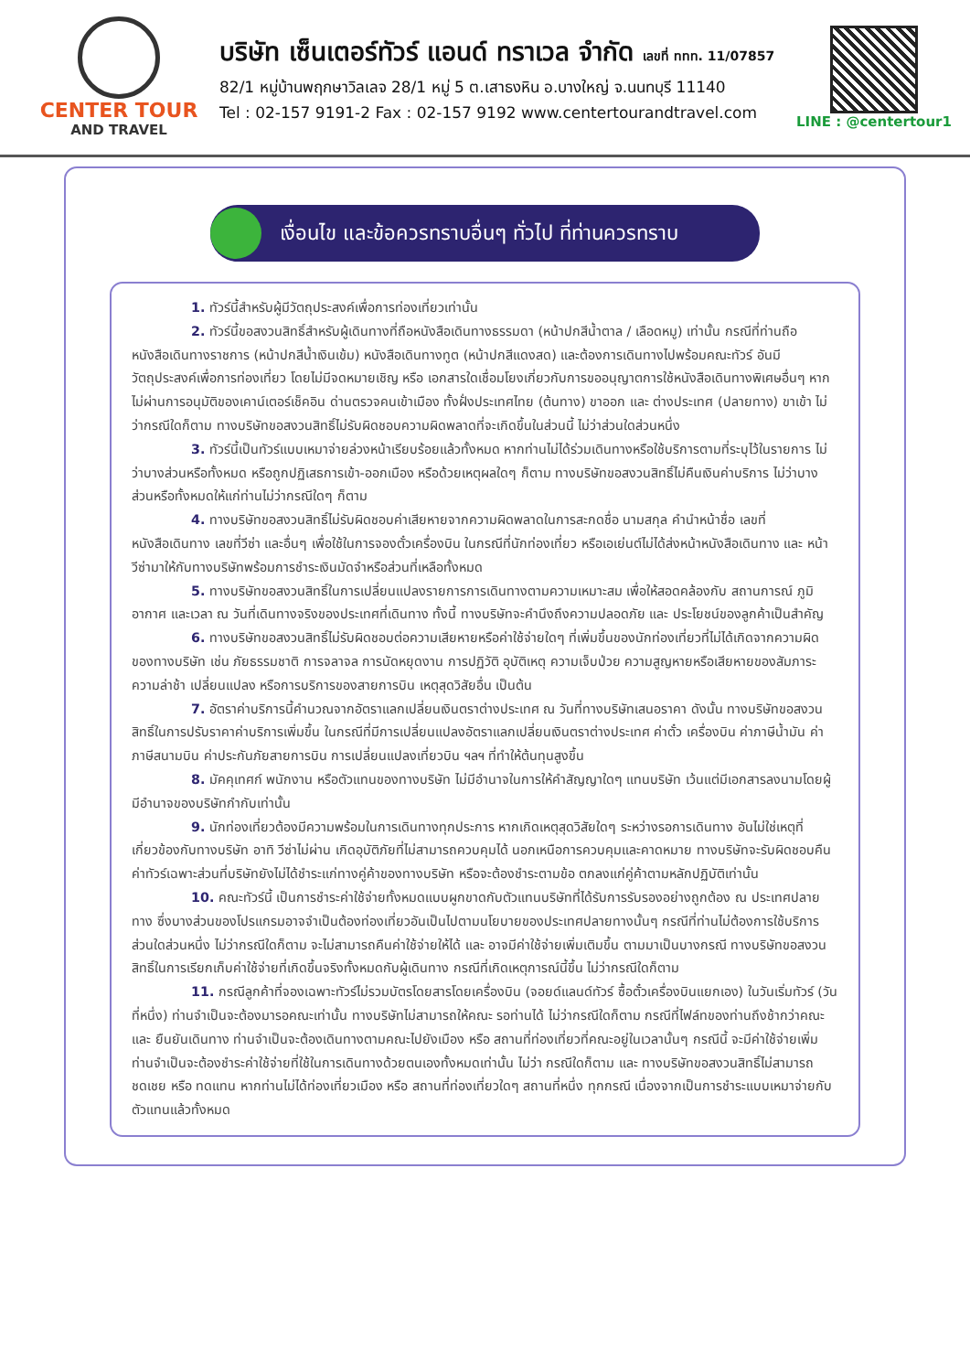CENTER TOUR
AND TRAVEL
บริษัท เซ็นเตอร์ทัวร์ แอนด์ ทราเวล จำกัด เลขที่ ททท. 11/07857
82/1 หมู่บ้านพฤกษาวิลเลจ 28/1 หมู่ 5 ต.เสาธงหิน อ.บางใหญ่ จ.นนทบุรี 11140
Tel : 02-157 9191-2 Fax : 02-157 9192 www.centertourandtravel.com
LINE : @centertour1
เงื่อนไข และข้อควรทราบอื่นๆ ทั่วไป ที่ท่านควรทราบ
1. ทัวร์นี้สำหรับผู้มีวัตถุประสงค์เพื่อการท่องเที่ยวเท่านั้น
2. ทัวร์นี้ขอสงวนสิทธิ์สำหรับผู้เดินทางที่ถือหนังสือเดินทางธรรมดา (หน้าปกสีน้ำตาล / เลือดหมู) เท่านั้น กรณีที่ท่านถือหนังสือเดินทางราชการ (หน้าปกสีน้ำเงินเข้ม) หนังสือเดินทางทูต (หน้าปกสีแดงสด) และต้องการเดินทางไปพร้อมคณะทัวร์ อันมีวัตถุประสงค์เพื่อการท่องเที่ยว โดยไม่มีจดหมายเชิญ หรือ เอกสารใดเชื่อมโยงเกี่ยวกับการขออนุญาตการใช้หนังสือเดินทางพิเศษอื่นๆ หากไม่ผ่านการอนุมัติของเคาน์เตอร์เช็คอิน ด่านตรวจคนเข้าเมือง ทั้งฝั่งประเทศไทย (ต้นทาง) ขาออก และ ต่างประเทศ (ปลายทาง) ขาเข้า ไม่ว่ากรณีใดก็ตาม ทางบริษัทขอสงวนสิทธิ์ไม่รับผิดชอบความผิดพลาดที่จะเกิดขึ้นในส่วนนี้ ไม่ว่าส่วนใดส่วนหนึ่ง
3. ทัวร์นี้เป็นทัวร์แบบเหมาจ่ายล่วงหน้าเรียบร้อยแล้วทั้งหมด หากท่านไม่ได้ร่วมเดินทางหรือใช้บริการตามที่ระบุไว้ในรายการ ไม่ว่าบางส่วนหรือทั้งหมด หรือถูกปฏิเสธการเข้า-ออกเมือง หรือด้วยเหตุผลใดๆ ก็ตาม ทางบริษัทขอสงวนสิทธิ์ไม่คืนเงินค่าบริการ ไม่ว่าบางส่วนหรือทั้งหมดให้แก่ท่านไม่ว่ากรณีใดๆ ก็ตาม
4. ทางบริษัทขอสงวนสิทธิ์ไม่รับผิดชอบค่าเสียหายจากความผิดพลาดในการสะกดชื่อ นามสกุล คำนำหน้าชื่อ เลขที่หนังสือเดินทาง เลขที่วีซ่า และอื่นๆ เพื่อใช้ในการจองตั๋วเครื่องบิน ในกรณีที่นักท่องเที่ยว หรือเอเย่นต์ไม่ได้ส่งหน้าหนังสือเดินทาง และ หน้าวีซ่ามาให้กับทางบริษัทพร้อมการชำระเงินมัดจำหรือส่วนที่เหลือทั้งหมด
5. ทางบริษัทขอสงวนสิทธิ์ในการเปลี่ยนแปลงรายการการเดินทางตามความเหมาะสม เพื่อให้สอดคล้องกับ สถานการณ์ ภูมิอากาศ และเวลา ณ วันที่เดินทางจริงของประเทศที่เดินทาง ทั้งนี้ ทางบริษัทจะคำนึงถึงความปลอดภัย และ ประโยชน์ของลูกค้าเป็นสำคัญ
6. ทางบริษัทขอสงวนสิทธิ์ไม่รับผิดชอบต่อความเสียหายหรือค่าใช้จ่ายใดๆ ที่เพิ่มขึ้นของนักท่องเที่ยวที่ไม่ได้เกิดจากความผิดของทางบริษัท เช่น ภัยธรรมชาติ การจลาจล การนัดหยุดงาน การปฏิวัติ อุบัติเหตุ ความเจ็บป่วย ความสูญหายหรือเสียหายของสัมภาระ ความล่าช้า เปลี่ยนแปลง หรือการบริการของสายการบิน เหตุสุดวิสัยอื่น เป็นต้น
7. อัตราค่าบริการนี้คำนวณจากอัตราแลกเปลี่ยนเงินตราต่างประเทศ ณ วันที่ทางบริษัทเสนอราคา ดังนั้น ทางบริษัทขอสงวนสิทธิ์ในการปรับราคาค่าบริการเพิ่มขึ้น ในกรณีที่มีการเปลี่ยนแปลงอัตราแลกเปลี่ยนเงินตราต่างประเทศ ค่าตั๋ว เครื่องบิน ค่าภาษีน้ำมัน ค่าภาษีสนามบิน ค่าประกันภัยสายการบิน การเปลี่ยนแปลงเที่ยวบิน ฯลฯ ที่ทำให้ต้นทุนสูงขึ้น
8. มัคคุเทศก์ พนักงาน หรือตัวแทนของทางบริษัท ไม่มีอำนาจในการให้คำสัญญาใดๆ แทนบริษัท เว้นแต่มีเอกสารลงนามโดยผู้มีอำนาจของบริษัทกำกับเท่านั้น
9. นักท่องเที่ยวต้องมีความพร้อมในการเดินทางทุกประการ หากเกิดเหตุสุดวิสัยใดๆ ระหว่างรอการเดินทาง อันไม่ใช่เหตุที่เกี่ยวข้องกับทางบริษัท อาทิ วีซ่าไม่ผ่าน เกิดอุบัติภัยที่ไม่สามารถควบคุมได้ นอกเหนือการควบคุมและคาดหมาย ทางบริษัทจะรับผิดชอบคืนค่าทัวร์เฉพาะส่วนที่บริษัทยังไม่ได้ชำระแก่ทางคู่ค้าของทางบริษัท หรือจะต้องชำระตามข้อ ตกลงแก่คู่ค้าตามหลักปฏิบัติเท่านั้น
10. คณะทัวร์นี้ เป็นการชำระค่าใช้จ่ายทั้งหมดแบบผูกขาดกับตัวแทนบริษัทที่ได้รับการรับรองอย่างถูกต้อง ณ ประเทศปลายทาง ซึ่งบางส่วนของโปรแกรมอาจจำเป็นต้องท่องเที่ยวอันเป็นไปตามนโยบายของประเทศปลายทางนั้นๆ กรณีที่ท่านไม่ต้องการใช้บริการส่วนใดส่วนหนึ่ง ไม่ว่ากรณีใดก็ตาม จะไม่สามารถคืนค่าใช้จ่ายให้ได้ และ อาจมีค่าใช้จ่ายเพิ่มเติมขึ้น ตามมาเป็นบางกรณี ทางบริษัทขอสงวนสิทธิ์ในการเรียกเก็บค่าใช้จ่ายที่เกิดขึ้นจริงทั้งหมดกับผู้เดินทาง กรณีที่เกิดเหตุการณ์นี้ขึ้น ไม่ว่ากรณีใดก็ตาม
11. กรณีลูกค้าที่จองเฉพาะทัวร์ไม่รวมบัตรโดยสารโดยเครื่องบิน (จอยด์แลนด์ทัวร์ ซื้อตั๋วเครื่องบินแยกเอง) ในวันเริ่มทัวร์ (วันที่หนึ่ง) ท่านจำเป็นจะต้องมารอคณะเท่านั้น ทางบริษัทไม่สามารถให้คณะ รอท่านได้ ไม่ว่ากรณีใดก็ตาม กรณีที่ไฟล์ทของท่านถึงช้ากว่าคณะ และ ยืนยันเดินทาง ท่านจำเป็นจะต้องเดินทางตามคณะไปยังเมือง หรือ สถานที่ท่องเที่ยวที่คณะอยู่ในเวลานั้นๆ กรณีนี้ จะมีค่าใช้จ่ายเพิ่ม ท่านจำเป็นจะต้องชำระค่าใช้จ่ายที่ใช้ในการเดินทางด้วยตนเองทั้งหมดเท่านั้น ไม่ว่า กรณีใดก็ตาม และ ทางบริษัทขอสงวนสิทธิ์ไม่สามารถชดเชย หรือ ทดแทน หากท่านไม่ได้ท่องเที่ยวเมือง หรือ สถานที่ท่องเที่ยวใดๆ สถานที่หนึ่ง ทุกกรณี เนื่องจากเป็นการชำระแบบเหมาจ่ายกับตัวแทนแล้วทั้งหมด